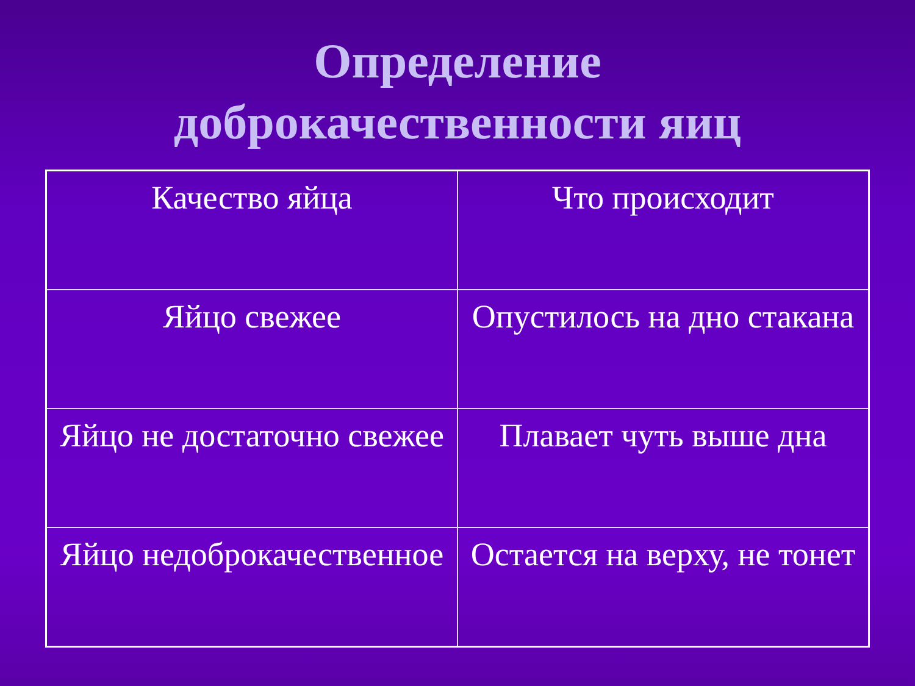Определение
доброкачественности яиц
| Качество яйца | Что происходит |
| Яйцо свежее | Опустилось на дно стакана |
| Яйцо не достаточно свежее | Плавает чуть выше дна |
| Яйцо недоброкачественное | Остается на верху, не тонет |